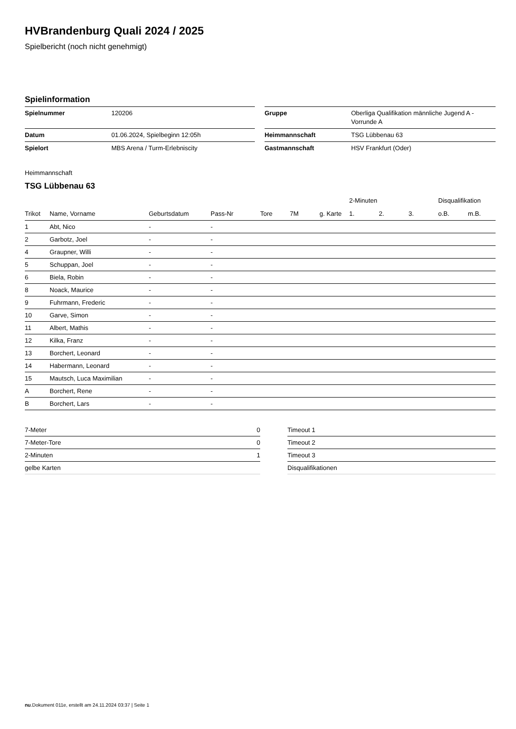HVBrandenburg Quali 2024 / 2025
Spielbericht (noch nicht genehmigt)
Spielinformation
| Spielnummer | 120206 | | Gruppe | Oberliga Qualifikation männliche Jugend A - Vorrunde A |
| Datum | 01.06.2024, Spielbeginn 12:05h | | Heimmannschaft | TSG Lübbenau 63 |
| Spielort | MBS Arena / Turm-Erlebniscity | | Gastmannschaft | HSV Frankfurt (Oder) |
Heimmannschaft
TSG Lübbenau 63
| | | | | | | | 2-Minuten | | | Disqualifikation | |
| --- | --- | --- | --- | --- | --- | --- | --- | --- | --- | --- | --- |
| Trikot | Name, Vorname | Geburtsdatum | Pass-Nr | Tore | 7M | g. Karte | 1. | 2. | 3. | o.B. | m.B. |
| 1 | Abt, Nico | - | - | | | | | | | | |
| 2 | Garbotz, Joel | - | - | | | | | | | | |
| 4 | Graupner, Willi | - | - | | | | | | | | |
| 5 | Schuppan, Joel | - | - | | | | | | | | |
| 6 | Biela, Robin | - | - | | | | | | | | |
| 8 | Noack, Maurice | - | - | | | | | | | | |
| 9 | Fuhrmann, Frederic | - | - | | | | | | | | |
| 10 | Garve, Simon | - | - | | | | | | | | |
| 11 | Albert, Mathis | - | - | | | | | | | | |
| 12 | Kilka, Franz | - | - | | | | | | | | |
| 13 | Borchert, Leonard | - | - | | | | | | | | |
| 14 | Habermann, Leonard | - | - | | | | | | | | |
| 15 | Mautsch, Luca Maximilian | - | - | | | | | | | | |
| A | Borchert, Rene | - | - | | | | | | | | |
| B | Borchert, Lars | - | - | | | | | | | | |
| 7-Meter | 0 |
| 7-Meter-Tore | 0 |
| 2-Minuten | 1 |
| gelbe Karten | |
| Timeout 1 |
| Timeout 2 |
| Timeout 3 |
| Disqualifikationen |
nu.Dokument 011e, erstellt am 24.11.2024 03:37 | Seite 1